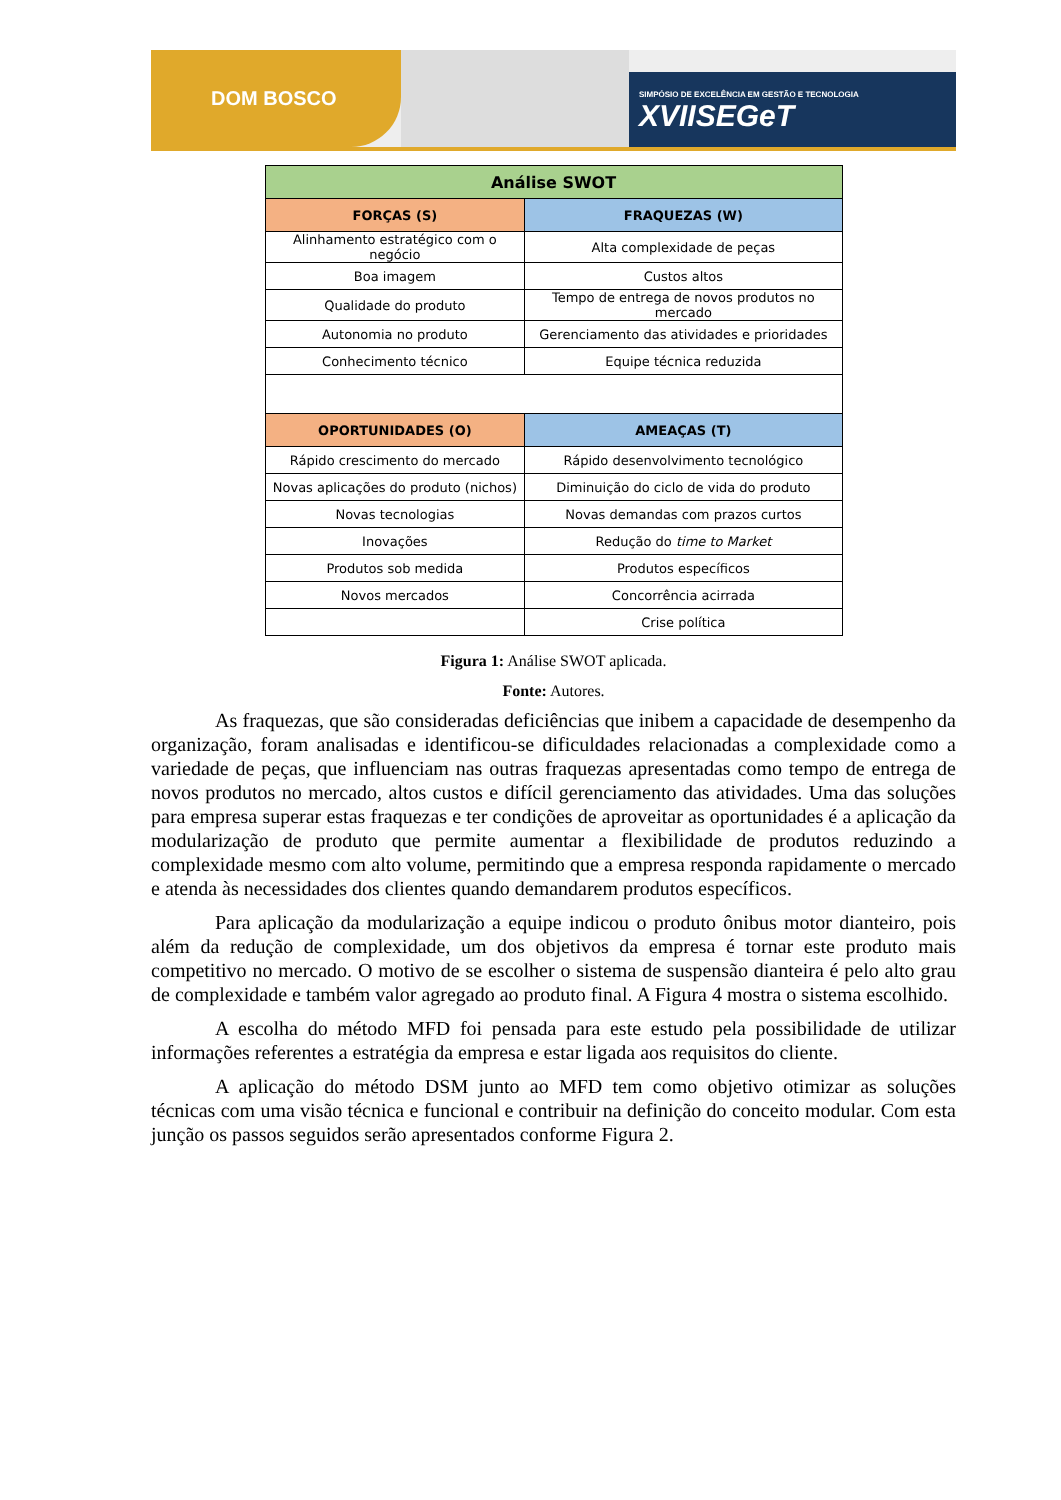DOM BOSCO
SIMPÓSIO DE EXCELÊNCIA EM GESTÃO E TECNOLOGIA
XVIISEGeT
| Análise SWOT | |
| --- | --- |
| FORÇAS (S) | FRAQUEZAS (W) |
| Alinhamento estratégico com o negócio | Alta complexidade de peças |
| Boa imagem | Custos altos |
| Qualidade do produto | Tempo de entrega de novos produtos no mercado |
| Autonomia no produto | Gerenciamento das atividades e prioridades |
| Conhecimento técnico | Equipe técnica reduzida |
| OPORTUNIDADES (O) | AMEAÇAS (T) |
| Rápido crescimento do mercado | Rápido desenvolvimento tecnológico |
| Novas aplicações do produto (nichos) | Diminuição do ciclo de vida do produto |
| Novas tecnologias | Novas demandas com prazos curtos |
| Inovações | Redução do time to Market |
| Produtos sob medida | Produtos específicos |
| Novos mercados | Concorrência acirrada |
| | Crise política |
Figura 1: Análise SWOT aplicada.
Fonte: Autores.
As fraquezas, que são consideradas deficiências que inibem a capacidade de desempenho da organização, foram analisadas e identificou-se dificuldades relacionadas a complexidade como a variedade de peças, que influenciam nas outras fraquezas apresentadas como tempo de entrega de novos produtos no mercado, altos custos e difícil gerenciamento das atividades. Uma das soluções para empresa superar estas fraquezas e ter condições de aproveitar as oportunidades é a aplicação da modularização de produto que permite aumentar a flexibilidade de produtos reduzindo a complexidade mesmo com alto volume, permitindo que a empresa responda rapidamente o mercado e atenda às necessidades dos clientes quando demandarem produtos específicos.
Para aplicação da modularização a equipe indicou o produto ônibus motor dianteiro, pois além da redução de complexidade, um dos objetivos da empresa é tornar este produto mais competitivo no mercado. O motivo de se escolher o sistema de suspensão dianteira é pelo alto grau de complexidade e também valor agregado ao produto final. A Figura 4 mostra o sistema escolhido.
A escolha do método MFD foi pensada para este estudo pela possibilidade de utilizar informações referentes a estratégia da empresa e estar ligada aos requisitos do cliente.
A aplicação do método DSM junto ao MFD tem como objetivo otimizar as soluções técnicas com uma visão técnica e funcional e contribuir na definição do conceito modular. Com esta junção os passos seguidos serão apresentados conforme Figura 2.